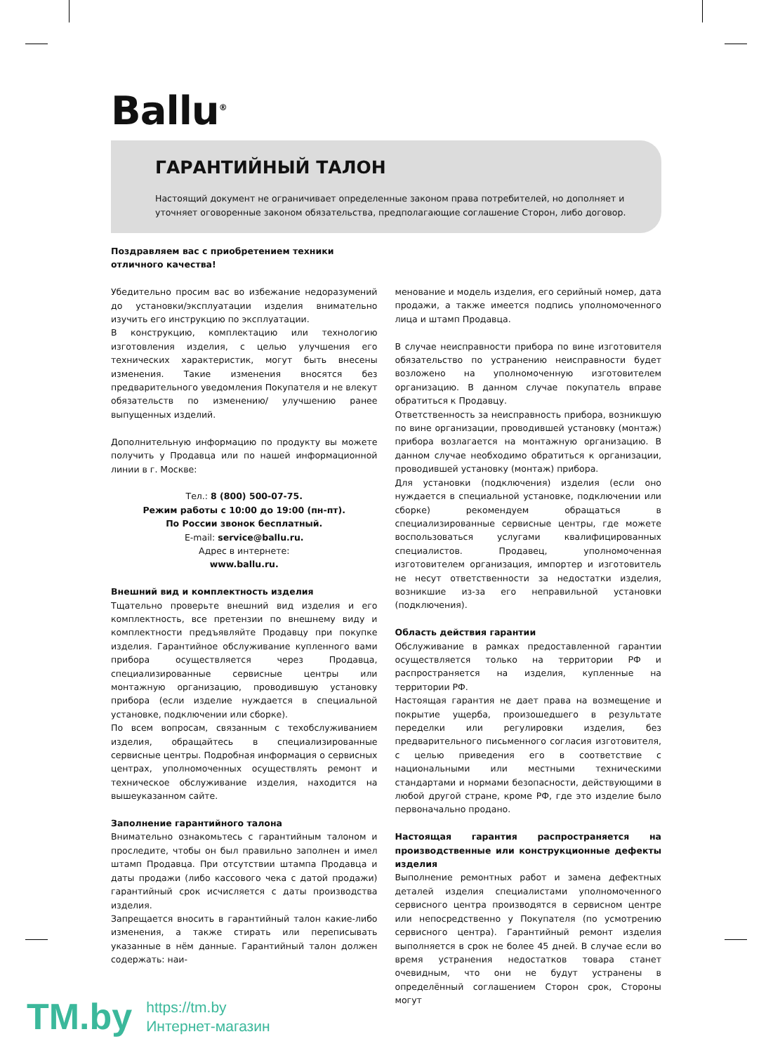Ballu<sup>®</sup>
ГАРАНТИЙНЫЙ ТАЛОН
Настоящий документ не ограничивает определенные законом права потребителей, но дополняет и уточняет оговоренные законом обязательства, предполагающие соглашение Сторон, либо договор.
Поздравляем вас с приобретением техники
отличного качества!
Убедительно просим вас во избежание недоразумений до установки/эксплуатации изделия внимательно изучить его инструкцию по эксплуатации.
В конструкцию, комплектацию или технологию изготовления изделия, с целью улучшения его технических характеристик, могут быть внесены изменения. Такие изменения вносятся без предварительного уведомления Покупателя и не влекут обязательств по изменению/ улучшению ранее выпущенных изделий.
Дополнительную информацию по продукту вы можете получить у Продавца или по нашей информационной линии в г. Москве:
Тел.: 8 (800) 500-07-75.
Режим работы с 10:00 до 19:00 (пн-пт).
По России звонок бесплатный.
E-mail: service@ballu.ru.
Адрес в интернете:
www.ballu.ru.
Внешний вид и комплектность изделия
Тщательно проверьте внешний вид изделия и его комплектность, все претензии по внешнему виду и комплектности предъявляйте Продавцу при покупке изделия. Гарантийное обслуживание купленного вами прибора осуществляется через Продавца, специализированные сервисные центры или монтажную организацию, проводившую установку прибора (если изделие нуждается в специальной установке, подключении или сборке).
По всем вопросам, связанным с техобслуживанием изделия, обращайтесь в специализированные сервисные центры. Подробная информация о сервисных центрах, уполномоченных осуществлять ремонт и техническое обслуживание изделия, находится на вышеуказанном сайте.
Заполнение гарантийного талона
Внимательно ознакомьтесь с гарантийным талоном и проследите, чтобы он был правильно заполнен и имел штамп Продавца. При отсутствии штампа Продавца и даты продажи (либо кассового чека с датой продажи) гарантийный срок исчисляется с даты производства изделия.
Запрещается вносить в гарантийный талон какие-либо изменения, а также стирать или переписывать указанные в нём данные. Гарантийный талон должен содержать: наи-
менование и модель изделия, его серийный номер, дата продажи, а также имеется подпись уполномоченного лица и штамп Продавца.
В случае неисправности прибора по вине изготовителя обязательство по устранению неисправности будет возложено на уполномоченную изготовителем организацию. В данном случае покупатель вправе обратиться к Продавцу.
Ответственность за неисправность прибора, возникшую по вине организации, проводившей установку (монтаж) прибора возлагается на монтажную организацию. В данном случае необходимо обратиться к организации, проводившей установку (монтаж) прибора.
Для установки (подключения) изделия (если оно нуждается в специальной установке, подключении или сборке) рекомендуем обращаться в специализированные сервисные центры, где можете воспользоваться услугами квалифицированных специалистов. Продавец, уполномоченная изготовителем организация, импортер и изготовитель не несут ответственности за недостатки изделия, возникшие из-за его неправильной установки (подключения).
Область действия гарантии
Обслуживание в рамках предоставленной гарантии осуществляется только на территории РФ и распространяется на изделия, купленные на территории РФ.
Настоящая гарантия не дает права на возмещение и покрытие ущерба, произошедшего в результате переделки или регулировки изделия, без предварительного письменного согласия изготовителя, с целью приведения его в соответствие с национальными или местными техническими стандартами и нормами безопасности, действующими в любой другой стране, кроме РФ, где это изделие было первоначально продано.
Настоящая гарантия распространяется на производственные или конструкционные дефекты изделия
Выполнение ремонтных работ и замена дефектных деталей изделия специалистами уполномоченного сервисного центра производятся в сервисном центре или непосредственно у Покупателя (по усмотрению сервисного центра). Гарантийный ремонт изделия выполняется в срок не более 45 дней. В случае если во время устранения недостатков товара станет очевидным, что они не будут устранены в определённый соглашением Сторон срок, Стороны могут
TM.by
https://tm.by
Интернет-магазин